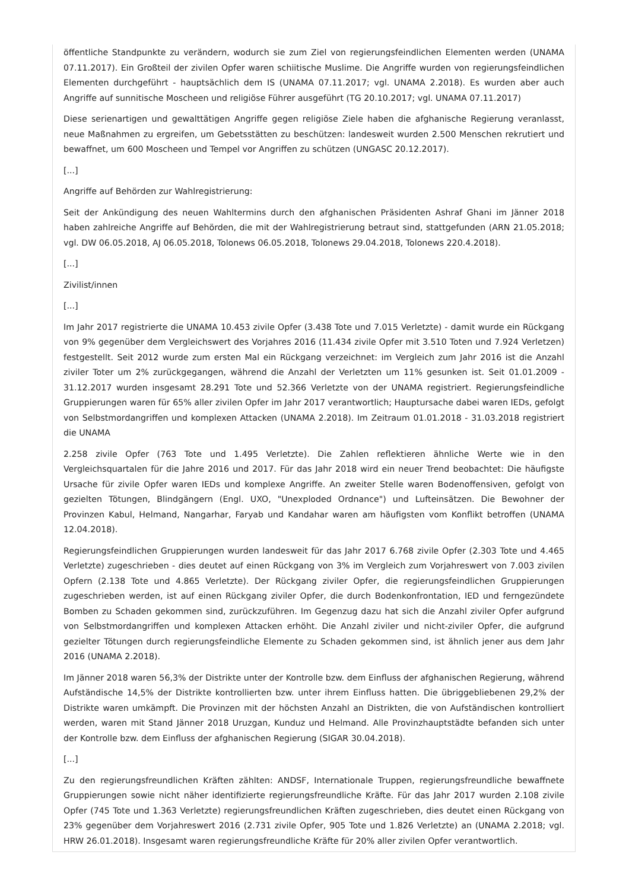öffentliche Standpunkte zu verändern, wodurch sie zum Ziel von regierungsfeindlichen Elementen werden (UNAMA 07.11.2017). Ein Großteil der zivilen Opfer waren schiitische Muslime. Die Angriffe wurden von regierungsfeindlichen Elementen durchgeführt - hauptsächlich dem IS (UNAMA 07.11.2017; vgl. UNAMA 2.2018). Es wurden aber auch Angriffe auf sunnitische Moscheen und religiöse Führer ausgeführt (TG 20.10.2017; vgl. UNAMA 07.11.2017)
Diese serienartigen und gewalttätigen Angriffe gegen religiöse Ziele haben die afghanische Regierung veranlasst, neue Maßnahmen zu ergreifen, um Gebetsstätten zu beschützen: landesweit wurden 2.500 Menschen rekrutiert und bewaffnet, um 600 Moscheen und Tempel vor Angriffen zu schützen (UNGASC 20.12.2017).
[...]
Angriffe auf Behörden zur Wahlregistrierung:
Seit der Ankündigung des neuen Wahltermins durch den afghanischen Präsidenten Ashraf Ghani im Jänner 2018 haben zahlreiche Angriffe auf Behörden, die mit der Wahlregistrierung betraut sind, stattgefunden (ARN 21.05.2018; vgl. DW 06.05.2018, AJ 06.05.2018, Tolonews 06.05.2018, Tolonews 29.04.2018, Tolonews 220.4.2018).
[...]
Zivilist/innen
[...]
Im Jahr 2017 registrierte die UNAMA 10.453 zivile Opfer (3.438 Tote und 7.015 Verletzte) - damit wurde ein Rückgang von 9% gegenüber dem Vergleichswert des Vorjahres 2016 (11.434 zivile Opfer mit 3.510 Toten und 7.924 Verletzen) festgestellt. Seit 2012 wurde zum ersten Mal ein Rückgang verzeichnet: im Vergleich zum Jahr 2016 ist die Anzahl ziviler Toter um 2% zurückgegangen, während die Anzahl der Verletzten um 11% gesunken ist. Seit 01.01.2009 - 31.12.2017 wurden insgesamt 28.291 Tote und 52.366 Verletzte von der UNAMA registriert. Regierungsfeindliche Gruppierungen waren für 65% aller zivilen Opfer im Jahr 2017 verantwortlich; Hauptursache dabei waren IEDs, gefolgt von Selbstmordangriffen und komplexen Attacken (UNAMA 2.2018). Im Zeitraum 01.01.2018 - 31.03.2018 registriert die UNAMA
2.258 zivile Opfer (763 Tote und 1.495 Verletzte). Die Zahlen reflektieren ähnliche Werte wie in den Vergleichsquartalen für die Jahre 2016 und 2017. Für das Jahr 2018 wird ein neuer Trend beobachtet: Die häufigste Ursache für zivile Opfer waren IEDs und komplexe Angriffe. An zweiter Stelle waren Bodenoffensiven, gefolgt von gezielten Tötungen, Blindgängern (Engl. UXO, "Unexploded Ordnance") und Lufteinsätzen. Die Bewohner der Provinzen Kabul, Helmand, Nangarhar, Faryab und Kandahar waren am häufigsten vom Konflikt betroffen (UNAMA 12.04.2018).
Regierungsfeindlichen Gruppierungen wurden landesweit für das Jahr 2017 6.768 zivile Opfer (2.303 Tote und 4.465 Verletzte) zugeschrieben - dies deutet auf einen Rückgang von 3% im Vergleich zum Vorjahreswert von 7.003 zivilen Opfern (2.138 Tote und 4.865 Verletzte). Der Rückgang ziviler Opfer, die regierungsfeindlichen Gruppierungen zugeschrieben werden, ist auf einen Rückgang ziviler Opfer, die durch Bodenkonfrontation, IED und ferngezündete Bomben zu Schaden gekommen sind, zurückzuführen. Im Gegenzug dazu hat sich die Anzahl ziviler Opfer aufgrund von Selbstmordangriffen und komplexen Attacken erhöht. Die Anzahl ziviler und nicht-ziviler Opfer, die aufgrund gezielter Tötungen durch regierungsfeindliche Elemente zu Schaden gekommen sind, ist ähnlich jener aus dem Jahr 2016 (UNAMA 2.2018).
Im Jänner 2018 waren 56,3% der Distrikte unter der Kontrolle bzw. dem Einfluss der afghanischen Regierung, während Aufständische 14,5% der Distrikte kontrollierten bzw. unter ihrem Einfluss hatten. Die übriggebliebenen 29,2% der Distrikte waren umkämpft. Die Provinzen mit der höchsten Anzahl an Distrikten, die von Aufständischen kontrolliert werden, waren mit Stand Jänner 2018 Uruzgan, Kunduz und Helmand. Alle Provinzhauptstädte befanden sich unter der Kontrolle bzw. dem Einfluss der afghanischen Regierung (SIGAR 30.04.2018).
[...]
Zu den regierungsfreundlichen Kräften zählten: ANDSF, Internationale Truppen, regierungsfreundliche bewaffnete Gruppierungen sowie nicht näher identifizierte regierungsfreundliche Kräfte. Für das Jahr 2017 wurden 2.108 zivile Opfer (745 Tote und 1.363 Verletzte) regierungsfreundlichen Kräften zugeschrieben, dies deutet einen Rückgang von 23% gegenüber dem Vorjahreswert 2016 (2.731 zivile Opfer, 905 Tote und 1.826 Verletzte) an (UNAMA 2.2018; vgl. HRW 26.01.2018). Insgesamt waren regierungsfreundliche Kräfte für 20% aller zivilen Opfer verantwortlich.